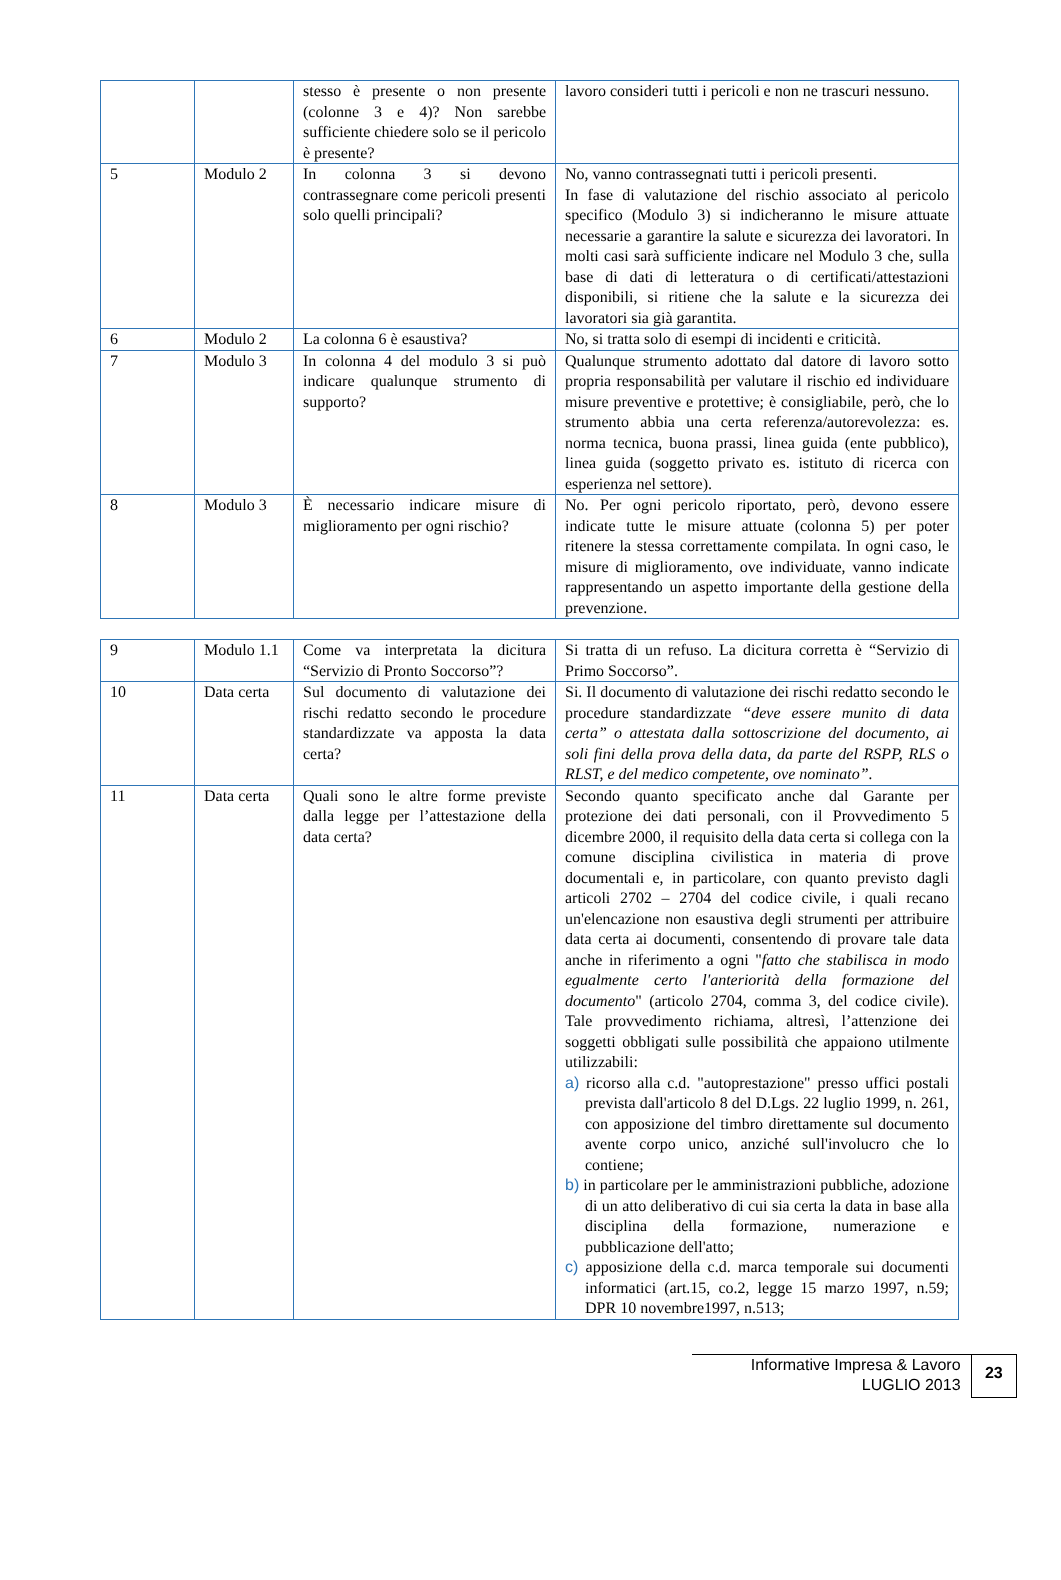| | | stesso è presente o non presente (colonne 3 e 4)? Non sarebbe sufficiente chiedere solo se il pericolo è presente? | lavoro consideri tutti i pericoli e non ne trascuri nessuno. |
| 5 | Modulo 2 | In colonna 3 si devono contrassegnare come pericoli presenti solo quelli principali? | No, vanno contrassegnati tutti i pericoli presenti. In fase di valutazione del rischio associato al pericolo specifico (Modulo 3) si indicheranno le misure attuate necessarie a garantire la salute e sicurezza dei lavoratori. In molti casi sarà sufficiente indicare nel Modulo 3 che, sulla base di dati di letteratura o di certificati/attestazioni disponibili, si ritiene che la salute e la sicurezza dei lavoratori sia già garantita. |
| 6 | Modulo 2 | La colonna 6 è esaustiva? | No, si tratta solo di esempi di incidenti e criticità. |
| 7 | Modulo 3 | In colonna 4 del modulo 3 si può indicare qualunque strumento di supporto? | Qualunque strumento adottato dal datore di lavoro sotto propria responsabilità per valutare il rischio ed individuare misure preventive e protettive; è consigliabile, però, che lo strumento abbia una certa referenza/autorevolezza: es. norma tecnica, buona prassi, linea guida (ente pubblico), linea guida (soggetto privato es. istituto di ricerca con esperienza nel settore). |
| 8 | Modulo 3 | È necessario indicare misure di miglioramento per ogni rischio? | No. Per ogni pericolo riportato, però, devono essere indicate tutte le misure attuate (colonna 5) per poter ritenere la stessa correttamente compilata. In ogni caso, le misure di miglioramento, ove individuate, vanno indicate rappresentando un aspetto importante della gestione della prevenzione. |
| 9 | Modulo 1.1 | Come va interpretata la dicitura “Servizio di Pronto Soccorso”? | Si tratta di un refuso. La dicitura corretta è “Servizio di Primo Soccorso”. |
| 10 | Data certa | Sul documento di valutazione dei rischi redatto secondo le procedure standardizzate va apposta la data certa? | Si. Il documento di valutazione dei rischi redatto secondo le procedure standardizzate “deve essere munito di data certa” o attestata dalla sottoscrizione del documento, ai soli fini della prova della data, da parte del RSPP, RLS o RLST, e del medico competente, ove nominato”. |
| 11 | Data certa | Quali sono le altre forme previste dalla legge per l’attestazione della data certa? | Secondo quanto specificato anche dal Garante per protezione dei dati personali, con il Provvedimento 5 dicembre 2000, il requisito della data certa si collega con la comune disciplina civilistica in materia di prove documentali e, in particolare, con quanto previsto dagli articoli 2702 – 2704 del codice civile, i quali recano un'elencazione non esaustiva degli strumenti per attribuire data certa ai documenti, consentendo di provare tale data anche in riferimento a ogni " fatto che stabilisca in modo egualmente certo l'anteriorità della formazione del documento " (articolo 2704, comma 3, del codice civile). Tale provvedimento richiama, altresì, l’attenzione dei soggetti obbligati sulle possibilità che appaiono utilmente utilizzabili: a) ricorso alla c.d. "autoprestazione" presso uffici postali prevista dall'articolo 8 del D.Lgs. 22 luglio 1999, n. 261, con apposizione del timbro direttamente sul documento avente corpo unico, anziché sull'involucro che lo contiene; b) in particolare per le amministrazioni pubbliche, adozione di un atto deliberativo di cui sia certa la data in base alla disciplina della formazione, numerazione e pubblicazione dell'atto; c) apposizione della c.d. marca temporale sui documenti informatici (art.15, co.2, legge 15 marzo 1997, n.59; DPR 10 novembre1997, n.513; |
Informative Impresa & Lavoro
LUGLIO 2013
23